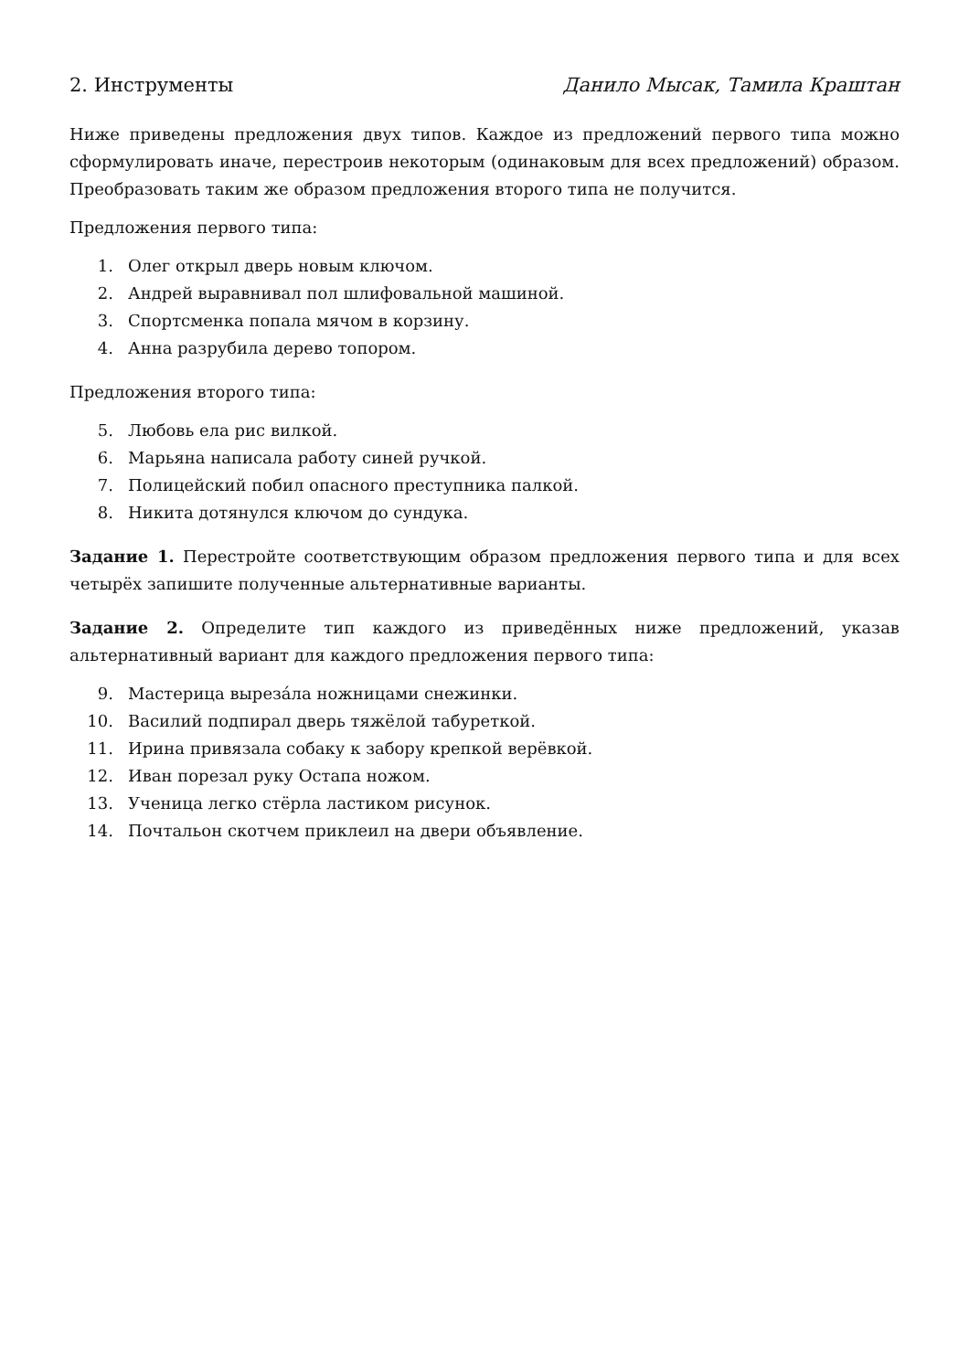2. Инструменты Данило Мысак, Тамила Краштан
Ниже приведены предложения двух типов. Каждое из предложений первого типа можно сформулировать иначе, перестроив некоторым (одинаковым для всех предложений) образом. Преобразовать таким же образом предложения второго типа не получится.
Предложения первого типа:
1. Олег открыл дверь новым ключом.
2. Андрей выравнивал пол шлифовальной машиной.
3. Спортсменка попала мячом в корзину.
4. Анна разрубила дерево топором.
Предложения второго типа:
5. Любовь ела рис вилкой.
6. Марьяна написала работу синей ручкой.
7. Полицейский побил опасного преступника палкой.
8. Никита дотянулся ключом до сундука.
Задание 1. Перестройте соответствующим образом предложения первого типа и для всех четырёх запишите полученные альтернативные варианты.
Задание 2. Определите тип каждого из приведённых ниже предложений, указав альтернативный вариант для каждого предложения первого типа:
9. Мастерица вырезáла ножницами снежинки.
10. Василий подпирал дверь тяжёлой табуреткой.
11. Ирина привязала собаку к забору крепкой верёвкой.
12. Иван порезал руку Остапа ножом.
13. Ученица легко стёрла ластиком рисунок.
14. Почтальон скотчем приклеил на двери объявление.